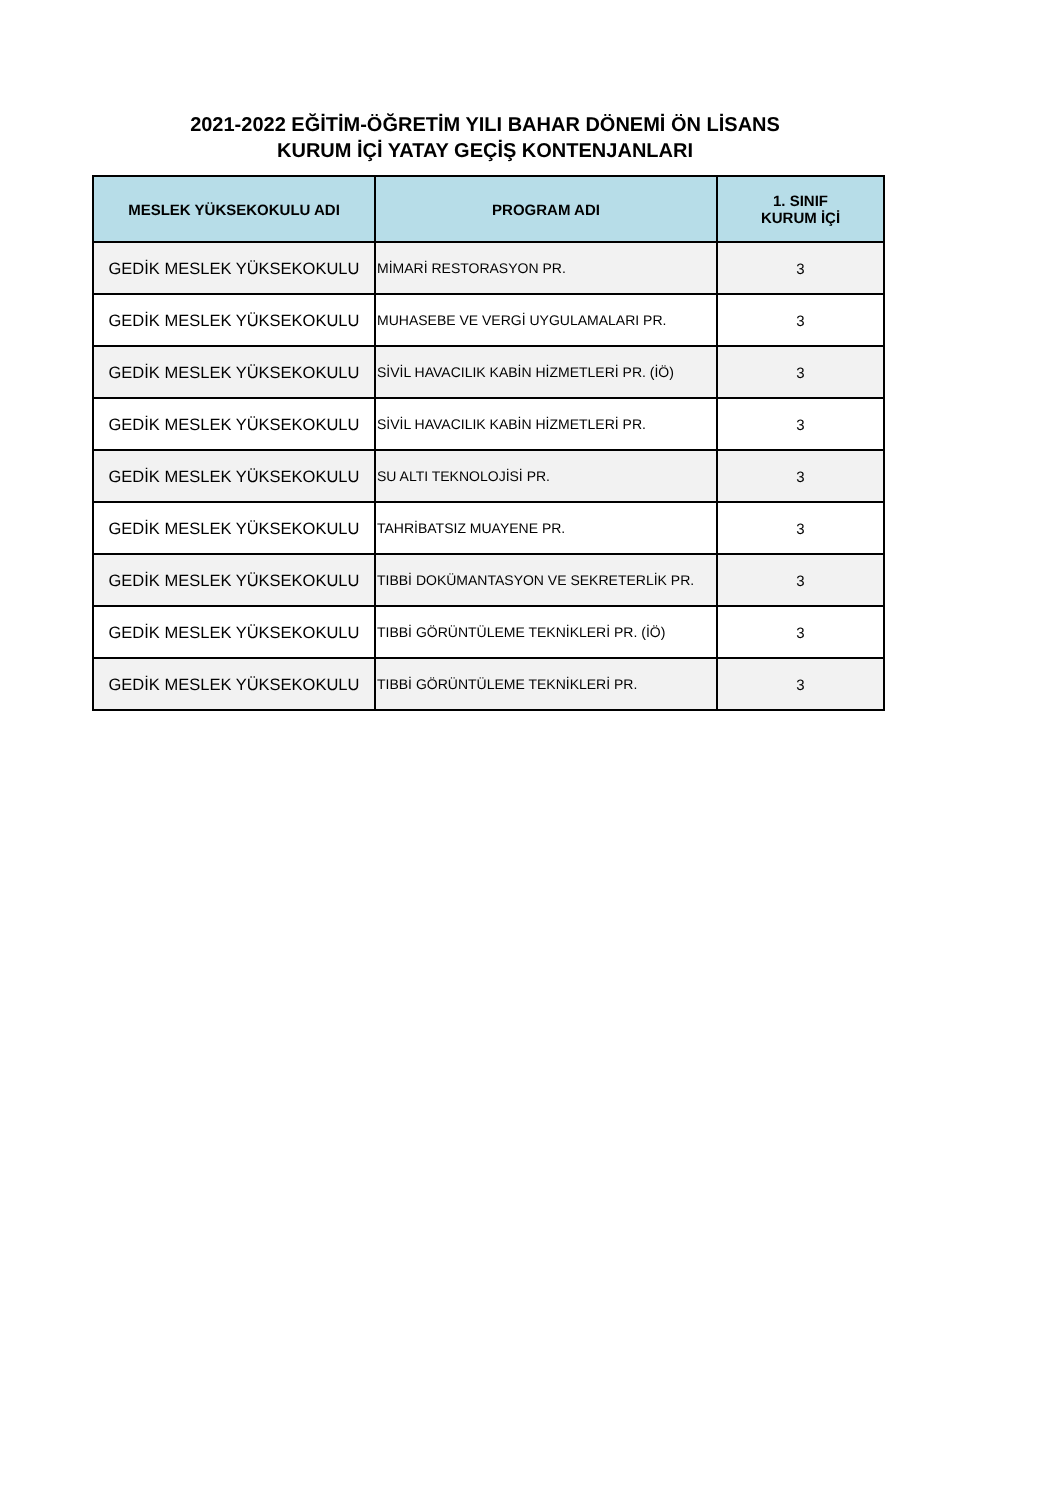2021-2022 EĞİTİM-ÖĞRETİM YILI BAHAR DÖNEMİ ÖN LİSANS
KURUM İÇİ YATAY GEÇİŞ KONTENJANLARI
| MESLEK YÜKSEKOKULU ADI | PROGRAM ADI | 1. SINIF KURUM İÇİ |
| --- | --- | --- |
| GEDİK MESLEK YÜKSEKOKULU | MİMARİ RESTORASYON PR. | 3 |
| GEDİK MESLEK YÜKSEKOKULU | MUHASEBE VE VERGİ UYGULAMALARI PR. | 3 |
| GEDİK MESLEK YÜKSEKOKULU | SİVİL HAVACILIK KABİN HİZMETLERİ PR. (İÖ) | 3 |
| GEDİK MESLEK YÜKSEKOKULU | SİVİL HAVACILIK KABİN HİZMETLERİ PR. | 3 |
| GEDİK MESLEK YÜKSEKOKULU | SU ALTI TEKNOLOJİSİ PR. | 3 |
| GEDİK MESLEK YÜKSEKOKULU | TAHRİBATSIZ MUAYENE PR. | 3 |
| GEDİK MESLEK YÜKSEKOKULU | TIBBİ DOKÜMANTASYON VE SEKRETERLİK PR. | 3 |
| GEDİK MESLEK YÜKSEKOKULU | TIBBİ GÖRÜNTÜLEME TEKNİKLERİ PR. (İÖ) | 3 |
| GEDİK MESLEK YÜKSEKOKULU | TIBBİ GÖRÜNTÜLEME TEKNİKLERİ PR. | 3 |